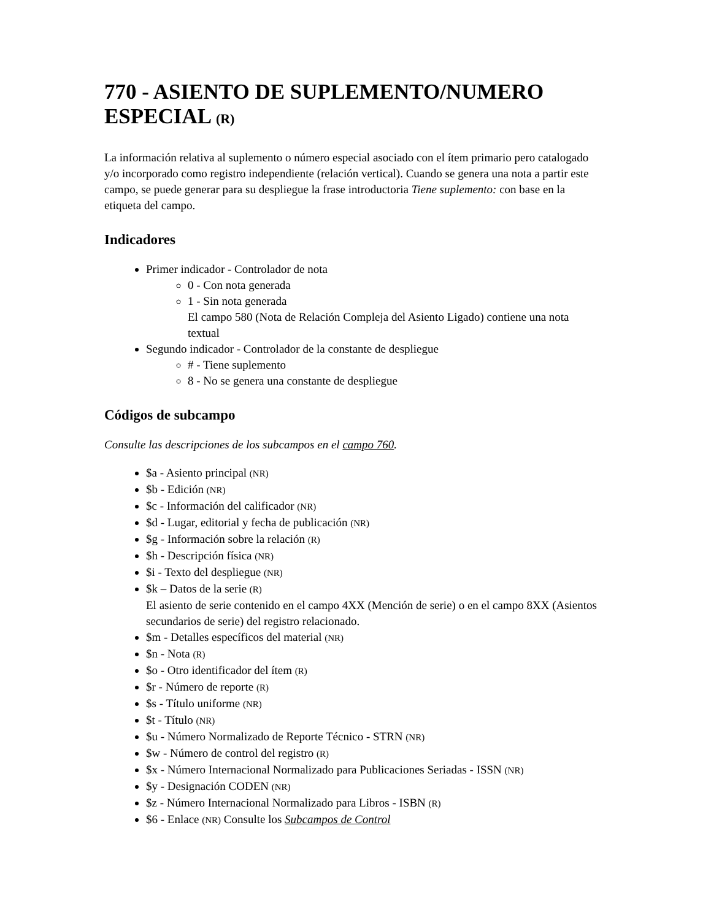770 - ASIENTO DE SUPLEMENTO/NUMERO ESPECIAL (R)
La información relativa al suplemento o número especial asociado con el ítem primario pero catalogado y/o incorporado como registro independiente (relación vertical). Cuando se genera una nota a partir este campo, se puede generar para su despliegue la frase introductoria Tiene suplemento: con base en la etiqueta del campo.
Indicadores
Primer indicador - Controlador de nota
0 - Con nota generada
1 - Sin nota generada
El campo 580 (Nota de Relación Compleja del Asiento Ligado) contiene una nota textual
Segundo indicador - Controlador de la constante de despliegue
# - Tiene suplemento
8 - No se genera una constante de despliegue
Códigos de subcampo
Consulte las descripciones de los subcampos en el campo 760.
$a - Asiento principal (NR)
$b - Edición (NR)
$c - Información del calificador (NR)
$d - Lugar, editorial y fecha de publicación (NR)
$g - Información sobre la relación (R)
$h - Descripción física (NR)
$i - Texto del despliegue (NR)
$k – Datos de la serie (R)
El asiento de serie contenido en el campo 4XX (Mención de serie) o en el campo 8XX (Asientos secundarios de serie) del registro relacionado.
$m - Detalles específicos del material (NR)
$n - Nota (R)
$o - Otro identificador del ítem (R)
$r - Número de reporte (R)
$s - Título uniforme (NR)
$t - Título (NR)
$u - Número Normalizado de Reporte Técnico - STRN (NR)
$w - Número de control del registro (R)
$x - Número Internacional Normalizado para Publicaciones Seriadas - ISSN (NR)
$y - Designación CODEN (NR)
$z - Número Internacional Normalizado para Libros - ISBN (R)
$6 - Enlace (NR) Consulte los Subcampos de Control